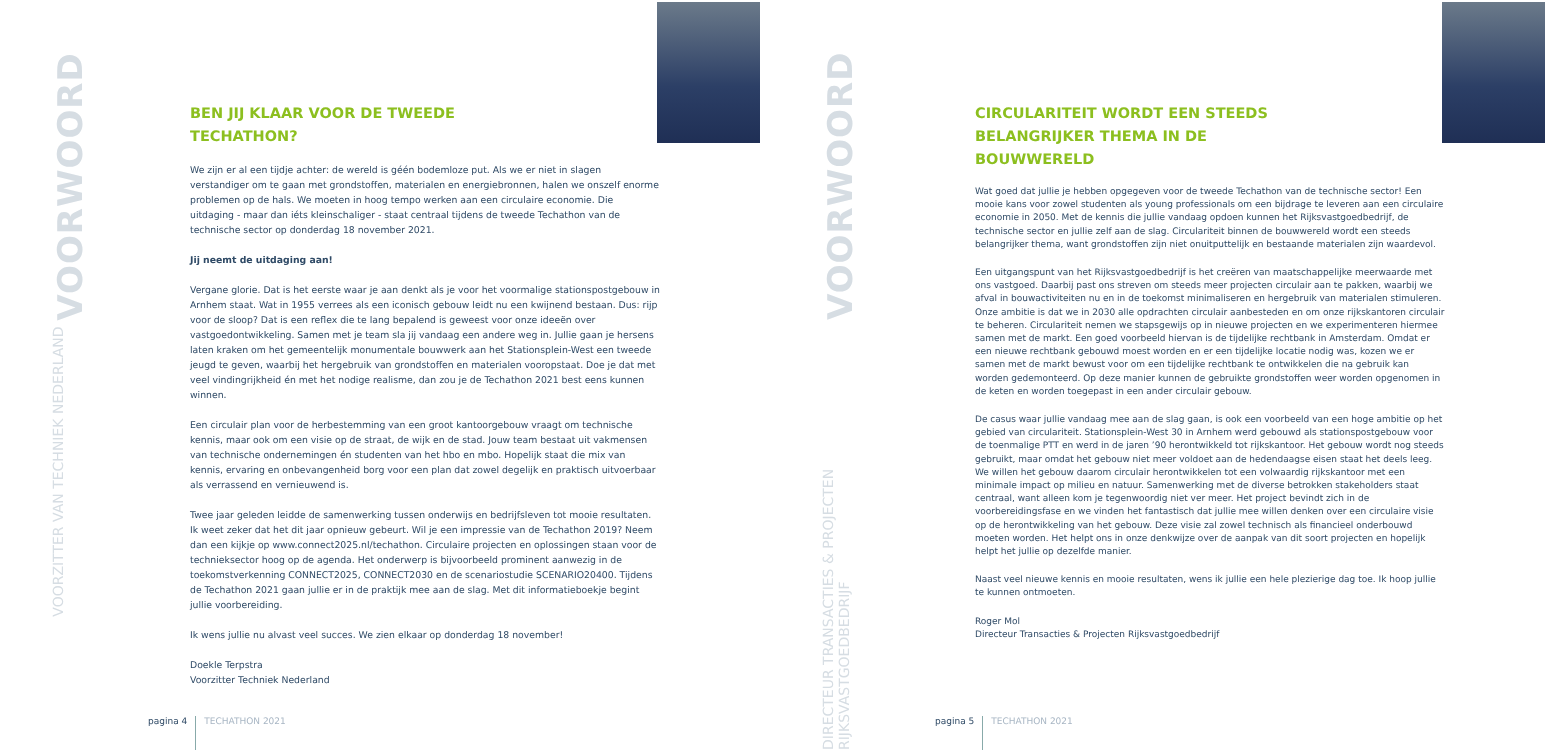VOORWOORD VOORZITTER VAN TECHNIEK NEDERLAND
BEN JIJ KLAAR VOOR DE TWEEDE TECHATHON?
We zijn er al een tijdje achter: de wereld is géén bodemloze put. Als we er niet in slagen verstandiger om te gaan met grondstoffen, materialen en energiebronnen, halen we onszelf enorme problemen op de hals. We moeten in hoog tempo werken aan een circulaire economie. Die uitdaging - maar dan iéts kleinschaliger - staat centraal tijdens de tweede Techathon van de technische sector op donderdag 18 november 2021.
Jij neemt de uitdaging aan!
Vergane glorie. Dat is het eerste waar je aan denkt als je voor het voormalige stationspostgebouw in Arnhem staat. Wat in 1955 verrees als een iconisch gebouw leidt nu een kwijnend bestaan. Dus: rijp voor de sloop? Dat is een reflex die te lang bepalend is geweest voor onze ideeën over vastgoedontwikkeling. Samen met je team sla jij vandaag een andere weg in. Jullie gaan je hersens laten kraken om het gemeentelijk monumentale bouwwerk aan het Stationsplein-West een tweede jeugd te geven, waarbij het hergebruik van grondstoffen en materialen vooropstaat. Doe je dat met veel vindingrijkheid én met het nodige realisme, dan zou je de Techathon 2021 best eens kunnen winnen.
Een circulair plan voor de herbestemming van een groot kantoorgebouw vraagt om technische kennis, maar ook om een visie op de straat, de wijk en de stad. Jouw team bestaat uit vakmensen van technische ondernemingen én studenten van het hbo en mbo. Hopelijk staat die mix van kennis, ervaring en onbevangenheid borg voor een plan dat zowel degelijk en praktisch uitvoerbaar als verrassend en vernieuwend is.
Twee jaar geleden leidde de samenwerking tussen onderwijs en bedrijfsleven tot mooie resultaten. Ik weet zeker dat het dit jaar opnieuw gebeurt. Wil je een impressie van de Techathon 2019? Neem dan een kijkje op www.connect2025.nl/techathon. Circulaire projecten en oplossingen staan voor de technieksector hoog op de agenda. Het onderwerp is bijvoorbeeld prominent aanwezig in de toekomstverkenning CONNECT2025, CONNECT2030 en de scenariostudie SCENARIO20400. Tijdens de Techathon 2021 gaan jullie er in de praktijk mee aan de slag. Met dit informatieboekje begint jullie voorbereiding.
Ik wens jullie nu alvast veel succes. We zien elkaar op donderdag 18 november!
Doekle Terpstra
Voorzitter Techniek Nederland
pagina 4 TECHATHON 2021
VOORWOORD DIRECTEUR TRANSACTIES & PROJECTEN RIJKSVASTGOEDBEDRIJF
CIRCULARITEIT WORDT EEN STEEDS BELANGRIJKER THEMA IN DE BOUWWERELD
Wat goed dat jullie je hebben opgegeven voor de tweede Techathon van de technische sector! Een mooie kans voor zowel studenten als young professionals om een bijdrage te leveren aan een circulaire economie in 2050. Met de kennis die jullie vandaag opdoen kunnen het Rijksvastgoedbedrijf, de technische sector en jullie zelf aan de slag. Circulariteit binnen de bouwwereld wordt een steeds belangrijker thema, want grondstoffen zijn niet onuitputtelijk en bestaande materialen zijn waardevol.
Een uitgangspunt van het Rijksvastgoedbedrijf is het creëren van maatschappelijke meerwaarde met ons vastgoed. Daarbij past ons streven om steeds meer projecten circulair aan te pakken, waarbij we afval in bouwactiviteiten nu en in de toekomst minimaliseren en hergebruik van materialen stimuleren. Onze ambitie is dat we in 2030 alle opdrachten circulair aanbesteden en om onze rijkskantoren circulair te beheren. Circulariteit nemen we stapsgewijs op in nieuwe projecten en we experimenteren hiermee samen met de markt. Een goed voorbeeld hiervan is de tijdelijke rechtbank in Amsterdam. Omdat er een nieuwe rechtbank gebouwd moest worden en er een tijdelijke locatie nodig was, kozen we er samen met de markt bewust voor om een tijdelijke rechtbank te ontwikkelen die na gebruik kan worden gedemonteerd. Op deze manier kunnen de gebruikte grondstoffen weer worden opgenomen in de keten en worden toegepast in een ander circulair gebouw.
De casus waar jullie vandaag mee aan de slag gaan, is ook een voorbeeld van een hoge ambitie op het gebied van circulariteit. Stationsplein-West 30 in Arnhem werd gebouwd als stationspostgebouw voor de toenmalige PTT en werd in de jaren ’90 herontwikkeld tot rijkskantoor. Het gebouw wordt nog steeds gebruikt, maar omdat het gebouw niet meer voldoet aan de hedendaagse eisen staat het deels leeg. We willen het gebouw daarom circulair herontwikkelen tot een volwaardig rijkskantoor met een minimale impact op milieu en natuur. Samenwerking met de diverse betrokken stakeholders staat centraal, want alleen kom je tegenwoordig niet ver meer. Het project bevindt zich in de voorbereidingsfase en we vinden het fantastisch dat jullie mee willen denken over een circulaire visie op de herontwikkeling van het gebouw. Deze visie zal zowel technisch als financieel onderbouwd moeten worden. Het helpt ons in onze denkwijze over de aanpak van dit soort projecten en hopelijk helpt het jullie op dezelfde manier.
Naast veel nieuwe kennis en mooie resultaten, wens ik jullie een hele plezierige dag toe. Ik hoop jullie te kunnen ontmoeten.
Roger Mol
Directeur Transacties & Projecten Rijksvastgoedbedrijf
pagina 5 TECHATHON 2021